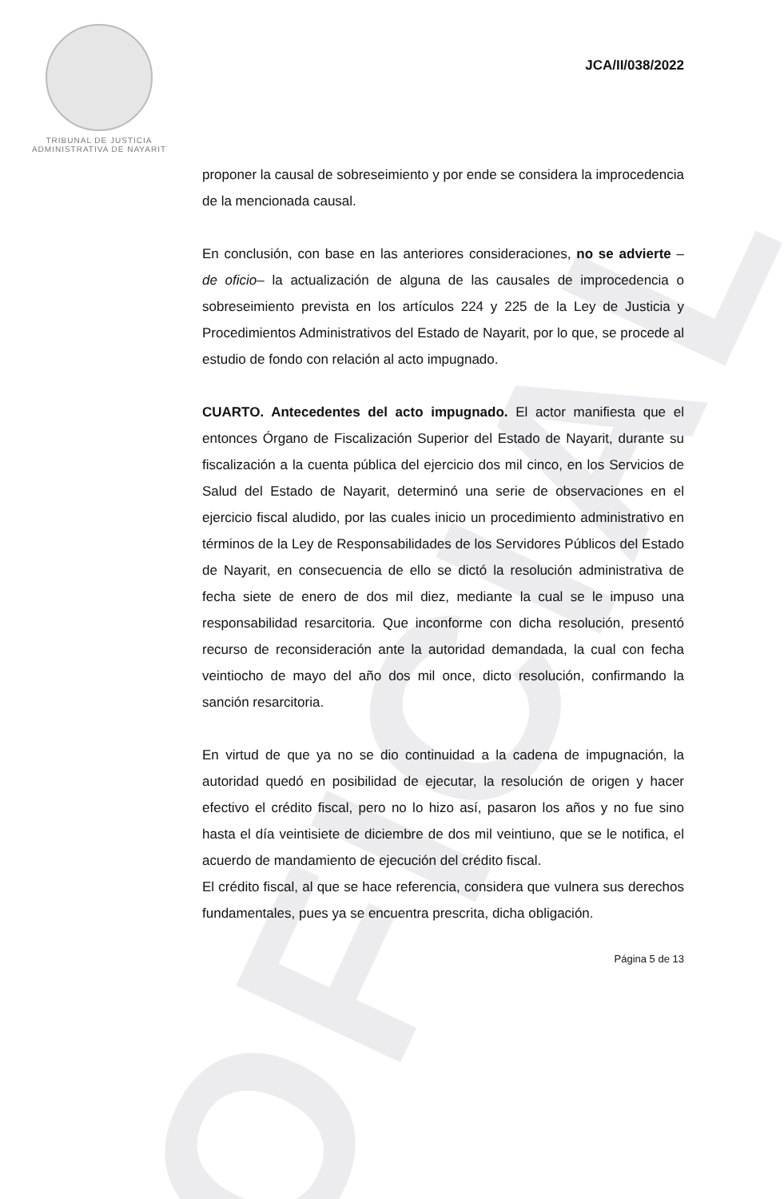OFICIAL
TRIBUNAL DE JUSTICIA
ADMINISTRATIVA DE NAYARIT
JCA/II/038/2022
proponer la causal de sobreseimiento y por ende se considera la improcedencia de la mencionada causal.
En conclusión, con base en las anteriores consideraciones, no se advierte – de oficio– la actualización de alguna de las causales de improcedencia o sobreseimiento prevista en los artículos 224 y 225 de la Ley de Justicia y Procedimientos Administrativos del Estado de Nayarit, por lo que, se procede al estudio de fondo con relación al acto impugnado.
CUARTO. Antecedentes del acto impugnado. El actor manifiesta que el entonces Órgano de Fiscalización Superior del Estado de Nayarit, durante su fiscalización a la cuenta pública del ejercicio dos mil cinco, en los Servicios de Salud del Estado de Nayarit, determinó una serie de observaciones en el ejercicio fiscal aludido, por las cuales inicio un procedimiento administrativo en términos de la Ley de Responsabilidades de los Servidores Públicos del Estado de Nayarit, en consecuencia de ello se dictó la resolución administrativa de fecha siete de enero de dos mil diez, mediante la cual se le impuso una responsabilidad resarcitoria. Que inconforme con dicha resolución, presentó recurso de reconsideración ante la autoridad demandada, la cual con fecha veintiocho de mayo del año dos mil once, dicto resolución, confirmando la sanción resarcitoria.
En virtud de que ya no se dio continuidad a la cadena de impugnación, la autoridad quedó en posibilidad de ejecutar, la resolución de origen y hacer efectivo el crédito fiscal, pero no lo hizo así, pasaron los años y no fue sino hasta el día veintisiete de diciembre de dos mil veintiuno, que se le notifica, el acuerdo de mandamiento de ejecución del crédito fiscal.
El crédito fiscal, al que se hace referencia, considera que vulnera sus derechos fundamentales, pues ya se encuentra prescrita, dicha obligación.
Página 5 de 13